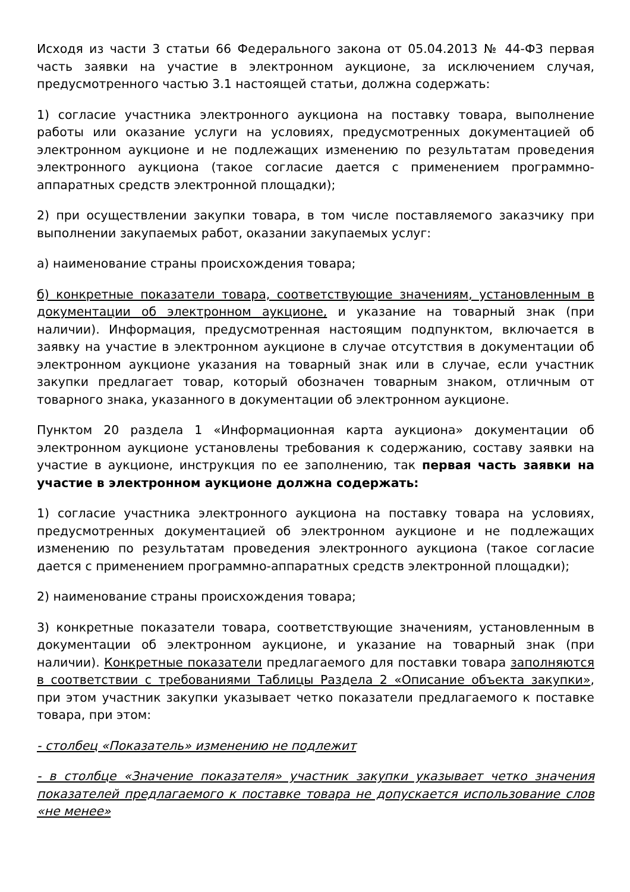Исходя из части 3 статьи 66 Федерального закона от 05.04.2013 № 44-ФЗ первая часть заявки на участие в электронном аукционе, за исключением случая, предусмотренного частью 3.1 настоящей статьи, должна содержать:
1) согласие участника электронного аукциона на поставку товара, выполнение работы или оказание услуги на условиях, предусмотренных документацией об электронном аукционе и не подлежащих изменению по результатам проведения электронного аукциона (такое согласие дается с применением программно-аппаратных средств электронной площадки);
2) при осуществлении закупки товара, в том числе поставляемого заказчику при выполнении закупаемых работ, оказании закупаемых услуг:
а) наименование страны происхождения товара;
б) конкретные показатели товара, соответствующие значениям, установленным в документации об электронном аукционе, и указание на товарный знак (при наличии). Информация, предусмотренная настоящим подпунктом, включается в заявку на участие в электронном аукционе в случае отсутствия в документации об электронном аукционе указания на товарный знак или в случае, если участник закупки предлагает товар, который обозначен товарным знаком, отличным от товарного знака, указанного в документации об электронном аукционе.
Пунктом 20 раздела 1 «Информационная карта аукциона» документации об электронном аукционе установлены требования к содержанию, составу заявки на участие в аукционе, инструкция по ее заполнению, так первая часть заявки на участие в электронном аукционе должна содержать:
1) согласие участника электронного аукциона на поставку товара на условиях, предусмотренных документацией об электронном аукционе и не подлежащих изменению по результатам проведения электронного аукциона (такое согласие дается с применением программно-аппаратных средств электронной площадки);
2) наименование страны происхождения товара;
3) конкретные показатели товара, соответствующие значениям, установленным в документации об электронном аукционе, и указание на товарный знак (при наличии). Конкретные показатели предлагаемого для поставки товара заполняются в соответствии с требованиями Таблицы Раздела 2 «Описание объекта закупки», при этом участник закупки указывает четко показатели предлагаемого к поставке товара, при этом:
- столбец «Показатель» изменению не подлежит
- в столбце «Значение показателя» участник закупки указывает четко значения показателей предлагаемого к поставке товара не допускается использование слов «не менее»